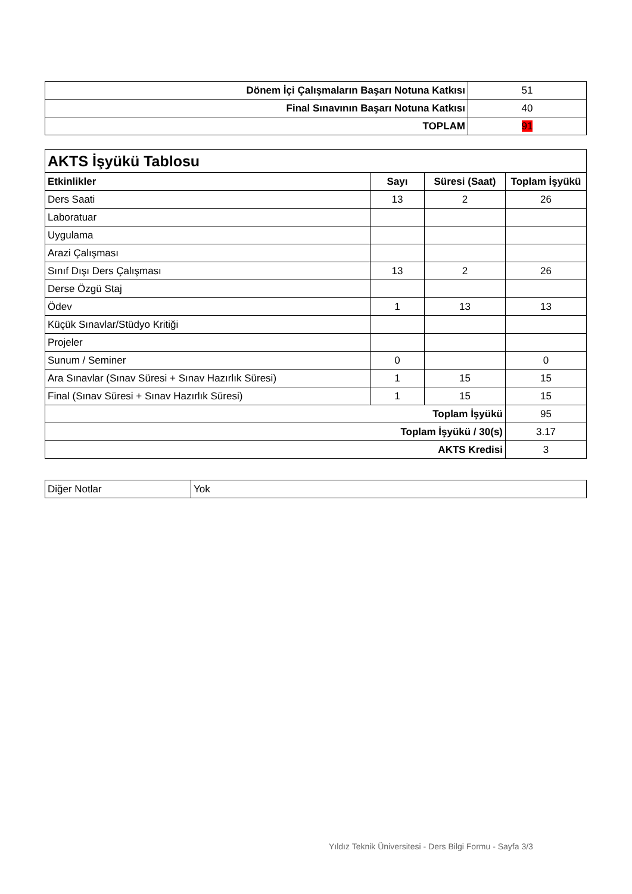| Dönem İçi Çalışmaların Başarı Notuna Katkısı | 51 |
| Final Sınavının Başarı Notuna Katkısı | 40 |
| TOPLAM | 91 |
| AKTS İşyükü Tablosu | | | |
| Etkinlikler | Sayı | Süresi (Saat) | Toplam İşyükü |
| Ders Saati | 13 | 2 | 26 |
| Laboratuar | | | |
| Uygulama | | | |
| Arazi Çalışması | | | |
| Sınıf Dışı Ders Çalışması | 13 | 2 | 26 |
| Derse Özgü Staj | | | |
| Ödev | 1 | 13 | 13 |
| Küçük Sınavlar/Stüdyo Kritiği | | | |
| Projeler | | | |
| Sunum / Seminer | 0 | | 0 |
| Ara Sınavlar (Sınav Süresi + Sınav Hazırlık Süresi) | 1 | 15 | 15 |
| Final (Sınav Süresi + Sınav Hazırlık Süresi) | 1 | 15 | 15 |
| Toplam İşyükü | | | 95 |
| Toplam İşyükü / 30(s) | | | 3.17 |
| AKTS Kredisi | | | 3 |
| Diğer Notlar | Yok |
Yıldız Teknik Üniversitesi - Ders Bilgi Formu - Sayfa 3/3